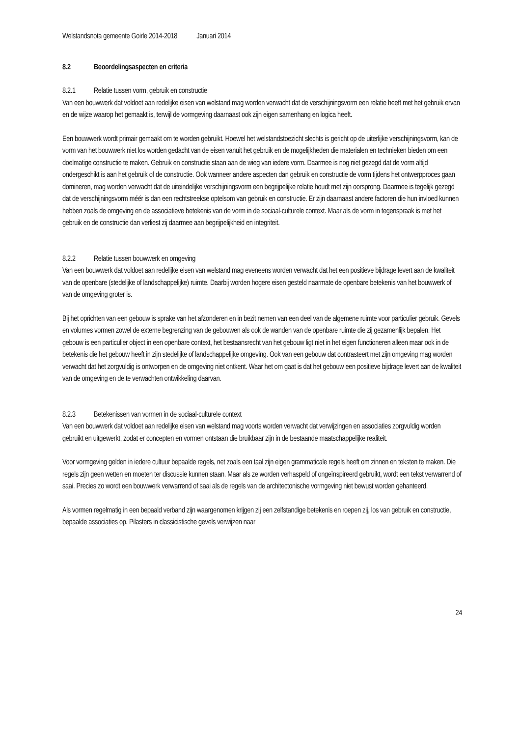Welstandsnota gemeente Goirle 2014-2018 Januari 2014
8.2 Beoordelingsaspecten en criteria
8.2.1 Relatie tussen vorm, gebruik en constructie
Van een bouwwerk dat voldoet aan redelijke eisen van welstand mag worden verwacht dat de verschijningsvorm een relatie heeft met het gebruik ervan en de wijze waarop het gemaakt is, terwijl de vormgeving daarnaast ook zijn eigen samenhang en logica heeft.
Een bouwwerk wordt primair gemaakt om te worden gebruikt. Hoewel het welstandstoezicht slechts is gericht op de uiterlijke verschijningsvorm, kan de vorm van het bouwwerk niet los worden gedacht van de eisen vanuit het gebruik en de mogelijkheden die materialen en technieken bieden om een doelmatige constructie te maken. Gebruik en constructie staan aan de wieg van iedere vorm. Daarmee is nog niet gezegd dat de vorm altijd ondergeschikt is aan het gebruik of de constructie. Ook wanneer andere aspecten dan gebruik en constructie de vorm tijdens het ontwerpproces gaan domineren, mag worden verwacht dat de uiteindelijke verschijningsvorm een begrijpelijke relatie houdt met zijn oorsprong. Daarmee is tegelijk gezegd dat de verschijningsvorm méér is dan een rechtstreekse optelsom van gebruik en constructie. Er zijn daarnaast andere factoren die hun invloed kunnen hebben zoals de omgeving en de associatieve betekenis van de vorm in de sociaal-culturele context. Maar als de vorm in tegenspraak is met het gebruik en de constructie dan verliest zij daarmee aan begrijpelijkheid en integriteit.
8.2.2 Relatie tussen bouwwerk en omgeving
Van een bouwwerk dat voldoet aan redelijke eisen van welstand mag eveneens worden verwacht dat het een positieve bijdrage levert aan de kwaliteit van de openbare (stedelijke of landschappelijke) ruimte. Daarbij worden hogere eisen gesteld naarmate de openbare betekenis van het bouwwerk of van de omgeving groter is.
Bij het oprichten van een gebouw is sprake van het afzonderen en in bezit nemen van een deel van de algemene ruimte voor particulier gebruik. Gevels en volumes vormen zowel de externe begrenzing van de gebouwen als ook de wanden van de openbare ruimte die zij gezamenlijk bepalen. Het gebouw is een particulier object in een openbare context, het bestaansrecht van het gebouw ligt niet in het eigen functioneren alleen maar ook in de betekenis die het gebouw heeft in zijn stedelijke of landschappelijke omgeving. Ook van een gebouw dat contrasteert met zijn omgeving mag worden verwacht dat het zorgvuldig is ontworpen en de omgeving niet ontkent. Waar het om gaat is dat het gebouw een positieve bijdrage levert aan de kwaliteit van de omgeving en de te verwachten ontwikkeling daarvan.
8.2.3 Betekenissen van vormen in de sociaal-culturele context
Van een bouwwerk dat voldoet aan redelijke eisen van welstand mag voorts worden verwacht dat verwijzingen en associaties zorgvuldig worden gebruikt en uitgewerkt, zodat er concepten en vormen ontstaan die bruikbaar zijn in de bestaande maatschappelijke realiteit.
Voor vormgeving gelden in iedere cultuur bepaalde regels, net zoals een taal zijn eigen grammaticale regels heeft om zinnen en teksten te maken. Die regels zijn geen wetten en moeten ter discussie kunnen staan. Maar als ze worden verhaspeld of ongeïnspireerd gebruikt, wordt een tekst verwarrend of saai. Precies zo wordt een bouwwerk verwarrend of saai als de regels van de architectonische vormgeving niet bewust worden gehanteerd.
Als vormen regelmatig in een bepaald verband zijn waargenomen krijgen zij een zelfstandige betekenis en roepen zij, los van gebruik en constructie, bepaalde associaties op. Pilasters in classicistische gevels verwijzen naar
24